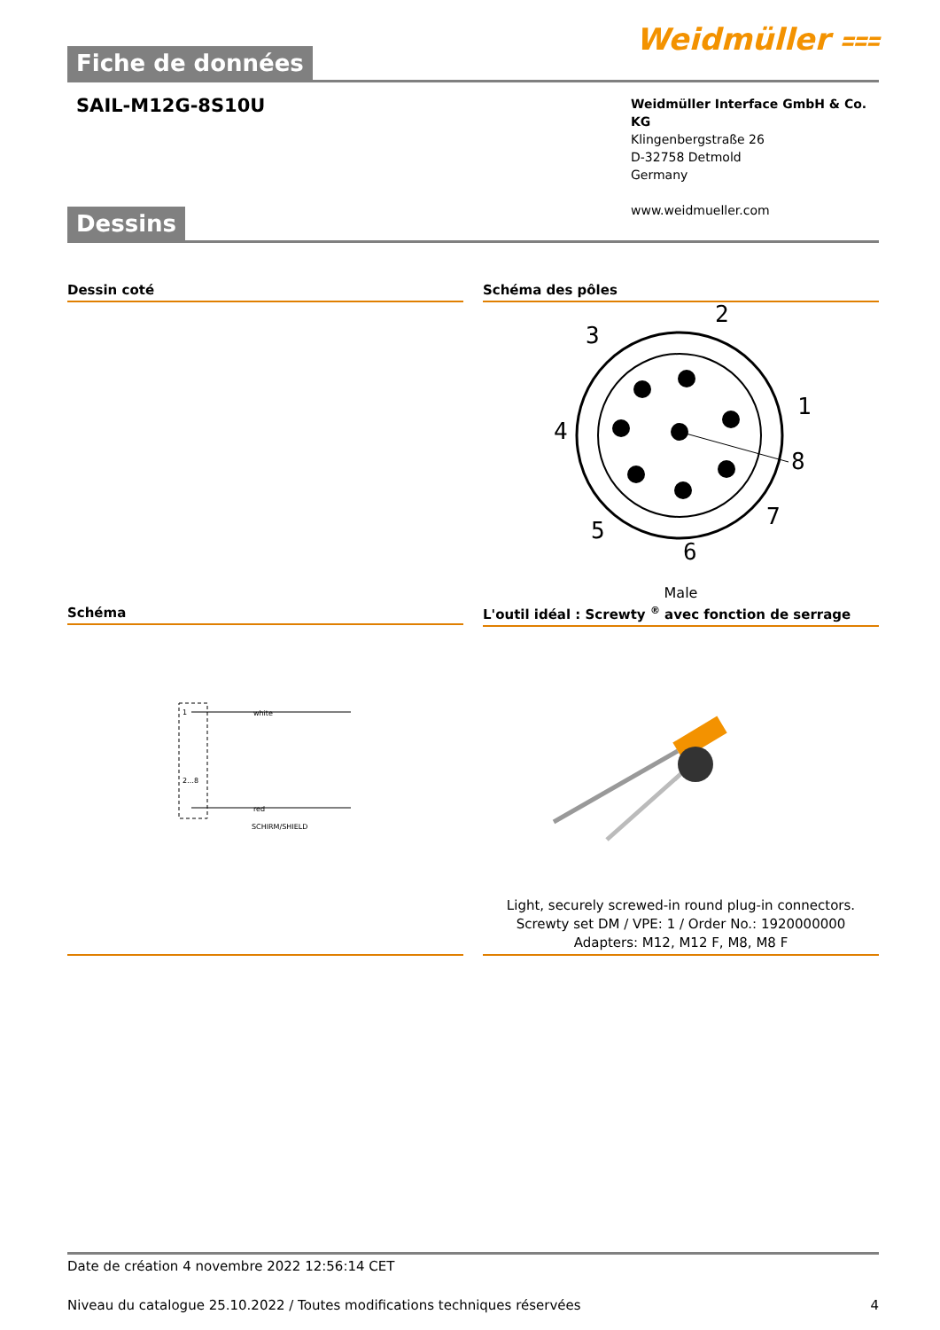Fiche de données
Weidmüller ⩶
SAIL-M12G-8S10U
Weidmüller Interface GmbH & Co. KG
Klingenbergstraße 26
D-32758 Detmold
Germany
www.weidmueller.com
Dessins
Dessin coté Schéma des pôles
2
3
1
4
8
7
5
6
Male
Schéma
1
2…8
white
red
SCHIRM/SHIELD
L'outil idéal : Screwty <sup>®</sup> avec fonction de serrage
Light, securely screwed-in round plug-in connectors. Screwty set DM / VPE: 1 / Order No.: 1920000000 Adapters: M12, M12 F, M8, M8 F
Date de création 4 novembre 2022 12:56:14 CET
Niveau du catalogue 25.10.2022 / Toutes modifications techniques réservées 4